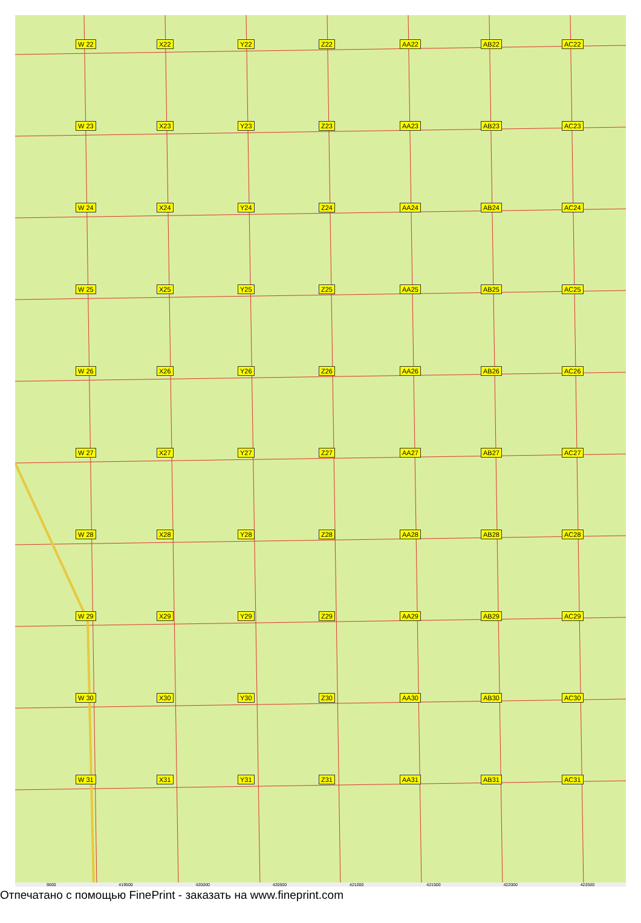W 22 X22 Y22 Z22 AA22 AB22 AC22 W 23 X23 Y23 Z23 AA23 AB23 AC23 W 24 X24 Y24 Z24 AA24 AB24 AC24 W 25 X25 Y25 Z25 AA25 AB25 AC25 W 26 X26 Y26 Z26 AA26 AB26 AC26 W 27 X27 Y27 Z27 AA27 AB27 AC27 W 28 X28 Y28 Z28 AA28 AB28 AC28 W 29 X29 Y29 Z29 AA29 AB29 AC29 W 30 X30 Y30 Z30 AA30 AB30 AC30 W 31 X31 Y31 Z31 AA31 AB31 AC31
9000 419500 420000 420500 421000 421500 422000 422500
Отпечатано с помощью FinePrint - заказать на www.fineprint.com